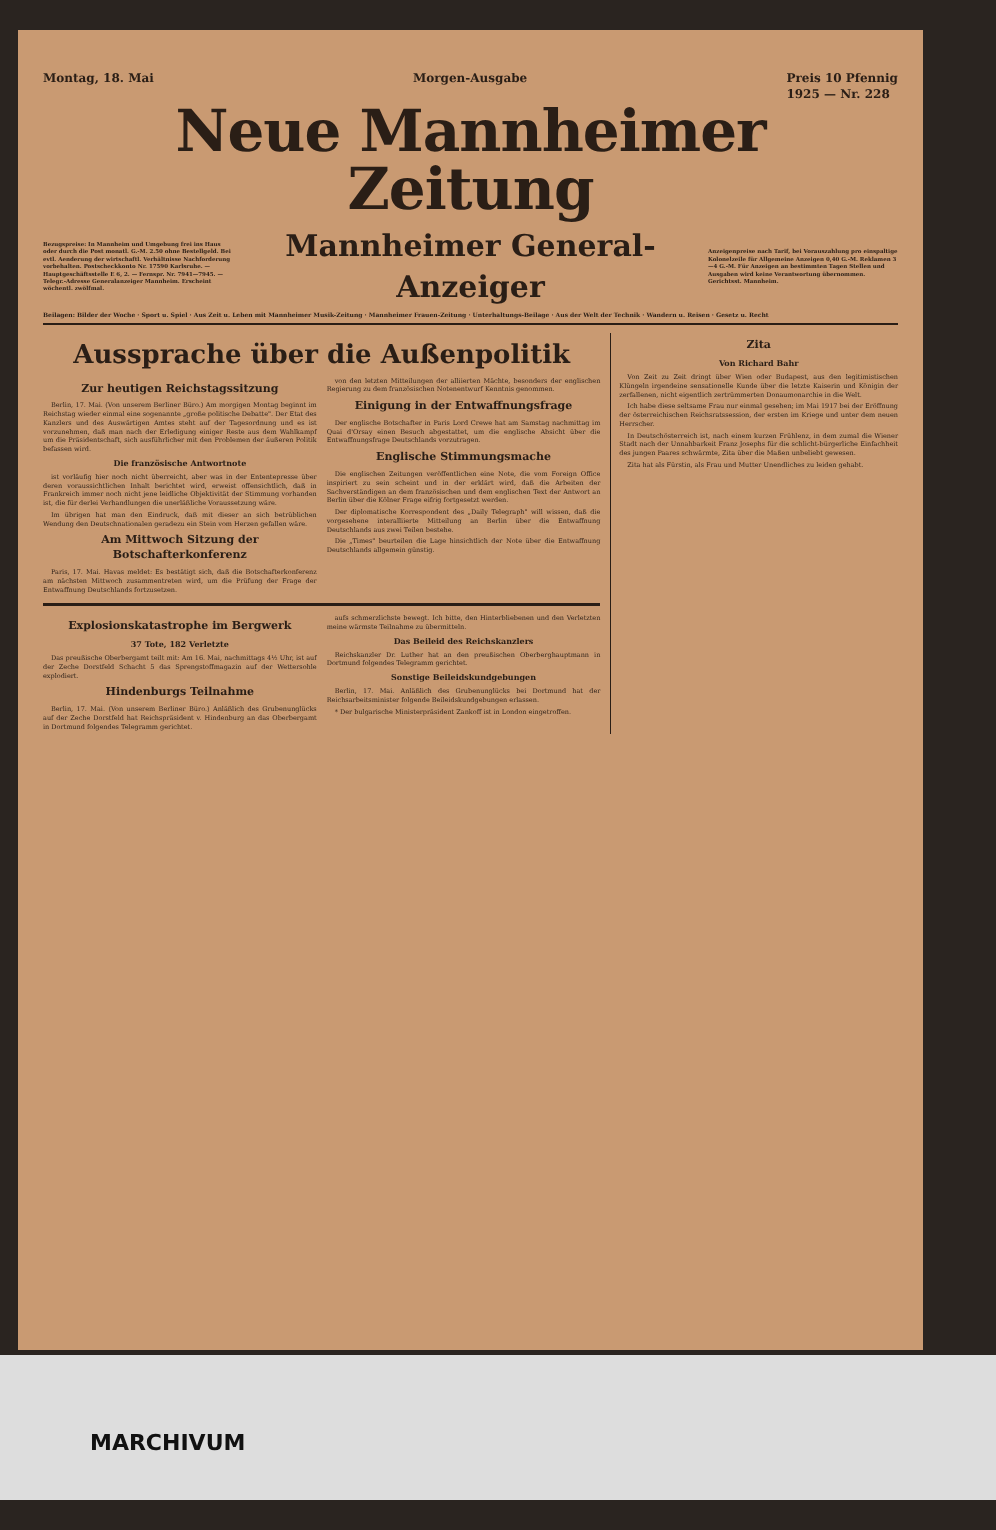Montag, 18. Mai Morgen-Ausgabe Preis 10 Pfennig
1925 — Nr. 228
Neue Mannheimer Zeitung
Bezugspreise: In Mannheim und Umgebung frei ins Haus oder durch die Post monatl. G.-M. 2.50 ohne Bestellgeld. Bei evtl. Aenderung der wirtschaftl. Verhältnisse Nachforderung vorbehalten. Postscheckkonto Nr. 17590 Karlsruhe. — Hauptgeschäftsstelle E 6, 2. — Fernspr. Nr. 7941—7945. — Telegr.-Adresse Generalanzeiger Mannheim. Erscheint wöchentl. zwölfmal.
Mannheimer General-Anzeiger
Anzeigenpreise nach Tarif, bei Vorauszahlung pro einspaltige Kolonelzeile für Allgemeine Anzeigen 0,40 G.-M. Reklamen 3—4 G.-M. Für Anzeigen an bestimmten Tagen Stellen und Ausgaben wird keine Verantwortung übernommen. Gerichtsst. Mannheim.
Beilagen: Bilder der Woche · Sport u. Spiel · Aus Zeit u. Leben mit Mannheimer Musik-Zeitung · Mannheimer Frauen-Zeitung · Unterhaltungs-Beilage · Aus der Welt der Technik · Wandern u. Reisen · Gesetz u. Recht
Aussprache über die Außenpolitik
Zur heutigen Reichstagssitzung
Berlin, 17. Mai. (Von unserem Berliner Büro.) Am morgigen Montag beginnt im Reichstag wieder einmal eine sogenannte „große politische Debatte". Der Etat des Kanzlers und des Auswärtigen Amtes steht auf der Tagesordnung und es ist vorzunehmen, daß man nach der Erledigung einiger Reste aus dem Wahlkampf um die Präsidentschaft, sich ausführlicher mit den Problemen der äußeren Politik befassen wird.
Die französische Antwortnote
ist vorläufig hier noch nicht überreicht, aber was in der Ententepresse über deren voraussichtlichen Inhalt berichtet wird, erweist offensichtlich, daß in Frankreich immer noch nicht jene leidliche Objektivität der Stimmung vorhanden ist, die für derlei Verhandlungen die unerläßliche Voraussetzung wäre.
Im übrigen hat man den Eindruck, daß mit dieser an sich betrüblichen Wendung den Deutschnationalen geradezu ein Stein vom Herzen gefallen wäre.
Am Mittwoch Sitzung der Botschafterkonferenz
Paris, 17. Mai. Havas meldet: Es bestätigt sich, daß die Botschafterkonferenz am nächsten Mittwoch zusammentreten wird, um die Prüfung der Frage der Entwaffnung Deutschlands fortzusetzen.
von den letzten Mitteilungen der alliierten Mächte, besonders der englischen Regierung zu dem französischen Notenentwurf Kenntnis genommen.
Einigung in der Entwaffnungsfrage
Der englische Botschafter in Paris Lord Crewe hat am Samstag nachmittag im Quai d'Orsay einen Besuch abgestattet, um die englische Absicht über die Entwaffnungsfrage Deutschlands vorzutragen.
Englische Stimmungsmache
Die englischen Zeitungen veröffentlichen eine Note, die vom Foreign Office inspiriert zu sein scheint und in der erklärt wird, daß die Arbeiten der Sachverständigen an dem französischen und dem englischen Text der Antwort an Berlin über die Kölner Frage eifrig fortgesetzt werden.
Der diplomatische Korrespondent des „Daily Telegraph" will wissen, daß die vorgesehene interalliierte Mitteilung an Berlin über die Entwaffnung Deutschlands aus zwei Teilen bestehe.
Die „Times" beurteilen die Lage hinsichtlich der Note über die Entwaffnung Deutschlands allgemein günstig.
Explosionskatastrophe im Bergwerk
37 Tote, 182 Verletzte
Das preußische Oberbergamt teilt mit: Am 16. Mai, nachmittags 4½ Uhr, ist auf der Zeche Dorstfeld Schacht 5 das Sprengstoffmagazin auf der Wettersohle explodiert.
Hindenburgs Teilnahme
Berlin, 17. Mai. (Von unserem Berliner Büro.) Anläßlich des Grubenunglücks auf der Zeche Dorstfeld hat Reichspräsident v. Hindenburg an das Oberbergamt in Dortmund folgendes Telegramm gerichtet.
aufs schmerzlichste bewegt. Ich bitte, den Hinterbliebenen und den Verletzten meine wärmste Teilnahme zu übermitteln.
Das Beileid des Reichskanzlers
Reichskanzler Dr. Luther hat an den preußischen Oberberghauptmann in Dortmund folgendes Telegramm gerichtet.
Sonstige Beileidskundgebungen
Berlin, 17. Mai. Anläßlich des Grubenunglücks bei Dortmund hat der Reichsarbeitsminister folgende Beileidskundgebungen erlassen.
* Der bulgarische Ministerpräsident Zankoff ist in London eingetroffen.
Zita
Von Richard Bahr
Von Zeit zu Zeit dringt über Wien oder Budapest, aus den legitimistischen Klüngeln irgendeine sensationelle Kunde über die letzte Kaiserin und Königin der zerfallenen, nicht eigentlich zertrümmerten Donaumonarchie in die Welt.
Ich habe diese seltsame Frau nur einmal gesehen; im Mai 1917 bei der Eröffnung der österreichischen Reichsratssession, der ersten im Kriege und unter dem neuen Herrscher.
In Deutschösterreich ist, nach einem kurzen Frühlenz, in dem zumal die Wiener Stadt nach der Unnahbarkeit Franz Josephs für die schlicht-bürgerliche Einfachheit des jungen Paares schwärmte, Zita über die Maßen unbeliebt gewesen.
Zita hat als Fürstin, als Frau und Mutter Unendliches zu leiden gehabt.
MARCHIVUM